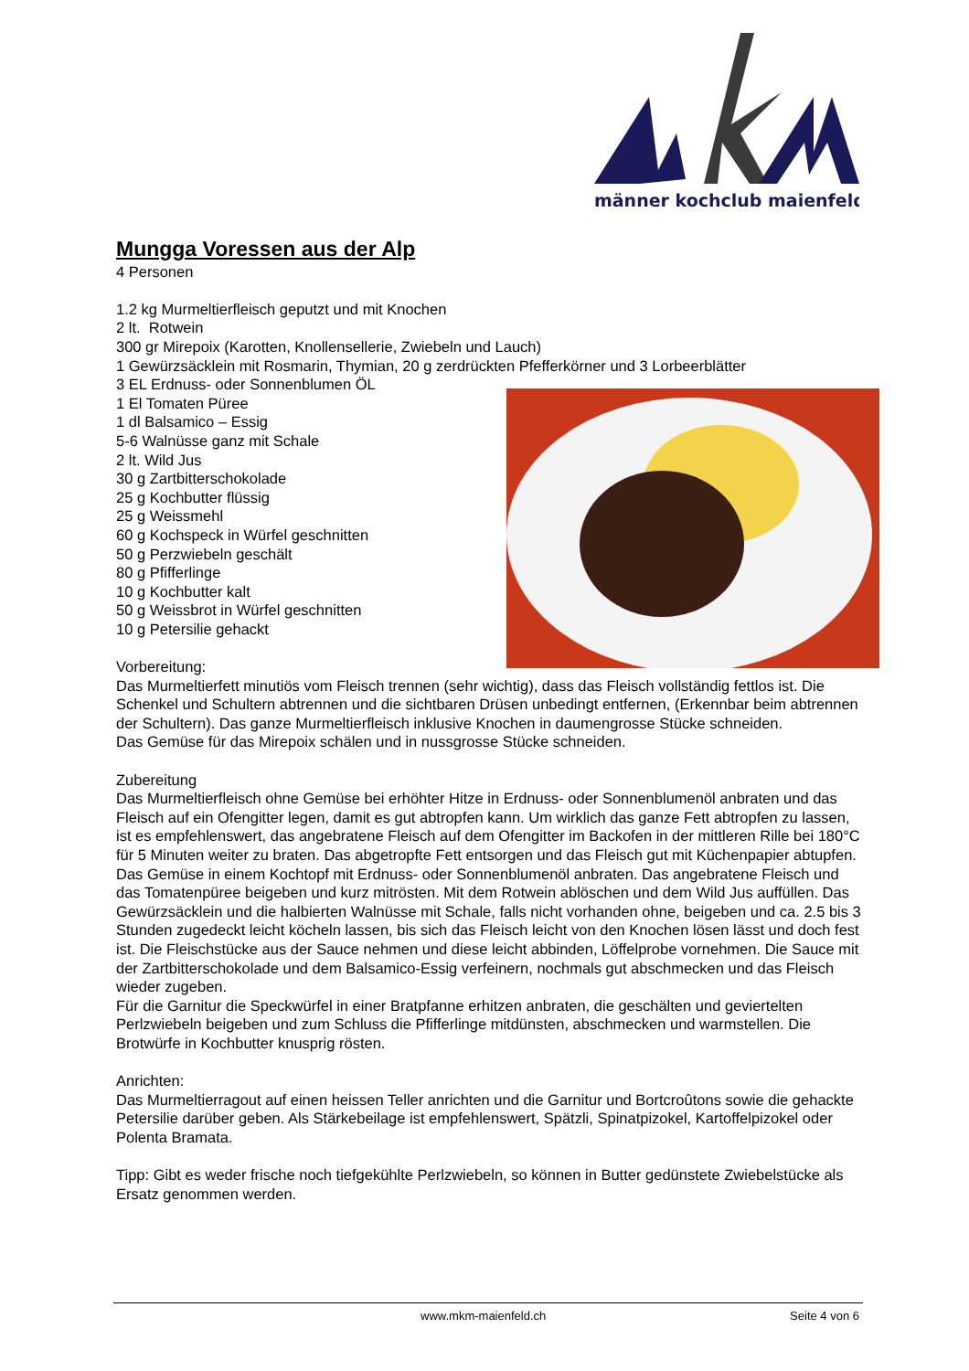männer kochclub maienfeld
Mungga Voressen aus der Alp
4 Personen
1.2 kg Murmeltierfleisch geputzt und mit Knochen
2 lt. Rotwein
300 gr Mirepoix (Karotten, Knollensellerie, Zwiebeln und Lauch)
1 Gewürzsäcklein mit Rosmarin, Thymian, 20 g zerdrückten Pfefferkörner und 3 Lorbeerblätter
3 EL Erdnuss- oder Sonnenblumen ÖL
1 El Tomaten Püree
1 dl Balsamico – Essig
5-6 Walnüsse ganz mit Schale
2 lt. Wild Jus
30 g Zartbitterschokolade
25 g Kochbutter flüssig
25 g Weissmehl
60 g Kochspeck in Würfel geschnitten
50 g Perzwiebeln geschält
80 g Pfifferlinge
10 g Kochbutter kalt
50 g Weissbrot in Würfel geschnitten
10 g Petersilie gehackt
Vorbereitung:
Das Murmeltierfett minutiös vom Fleisch trennen (sehr wichtig), dass das Fleisch vollständig fettlos ist. Die Schenkel und Schultern abtrennen und die sichtbaren Drüsen unbedingt entfernen, (Erkennbar beim abtrennen der Schultern). Das ganze Murmeltierfleisch inklusive Knochen in daumengrosse Stücke schneiden.
Das Gemüse für das Mirepoix schälen und in nussgrosse Stücke schneiden.
Zubereitung
Das Murmeltierfleisch ohne Gemüse bei erhöhter Hitze in Erdnuss- oder Sonnenblumenöl anbraten und das Fleisch auf ein Ofengitter legen, damit es gut abtropfen kann. Um wirklich das ganze Fett abtropfen zu lassen, ist es empfehlenswert, das angebratene Fleisch auf dem Ofengitter im Backofen in der mittleren Rille bei 180°C für 5 Minuten weiter zu braten. Das abgetropfte Fett entsorgen und das Fleisch gut mit Küchenpapier abtupfen. Das Gemüse in einem Kochtopf mit Erdnuss- oder Sonnenblumenöl anbraten. Das angebratene Fleisch und das Tomatenpüree beigeben und kurz mitrösten. Mit dem Rotwein ablöschen und dem Wild Jus auffüllen. Das Gewürzsäcklein und die halbierten Walnüsse mit Schale, falls nicht vorhanden ohne, beigeben und ca. 2.5 bis 3 Stunden zugedeckt leicht köcheln lassen, bis sich das Fleisch leicht von den Knochen lösen lässt und doch fest ist. Die Fleischstücke aus der Sauce nehmen und diese leicht abbinden, Löffelprobe vornehmen. Die Sauce mit der Zartbitterschokolade und dem Balsamico-Essig verfeinern, nochmals gut abschmecken und das Fleisch wieder zugeben.
Für die Garnitur die Speckwürfel in einer Bratpfanne erhitzen anbraten, die geschälten und geviertelten Perlzwiebeln beigeben und zum Schluss die Pfifferlinge mitdünsten, abschmecken und warmstellen. Die Brotwürfe in Kochbutter knusprig rösten.
Anrichten:
Das Murmeltierragout auf einen heissen Teller anrichten und die Garnitur und Bortcroûtons sowie die gehackte Petersilie darüber geben. Als Stärkebeilage ist empfehlenswert, Spätzli, Spinatpizokel, Kartoffelpizokel oder Polenta Bramata.
Tipp: Gibt es weder frische noch tiefgekühlte Perlzwiebeln, so können in Butter gedünstete Zwiebelstücke als Ersatz genommen werden.
www.mkm-maienfeld.ch Seite 4 von 6